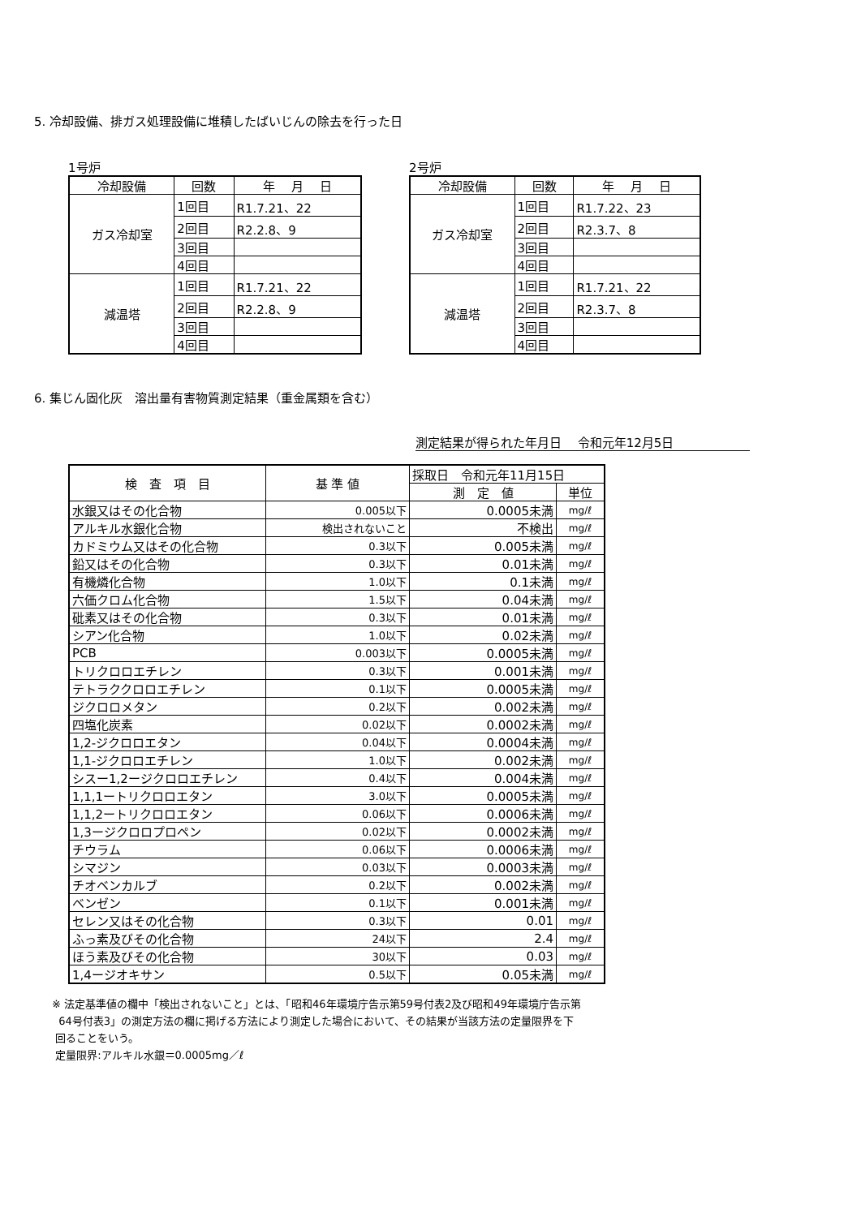5. 冷却設備、排ガス処理設備に堆積したばいじんの除去を行った日
1号炉
| 冷却設備 | 回数 | 年 月 日 |
| --- | --- | --- |
| ガス冷却室 | 1回目 | R1.7.21、22 |
| | 2回目 | R2.2.8、9 |
| | 3回目 | |
| | 4回目 | |
| 減温塔 | 1回目 | R1.7.21、22 |
| | 2回目 | R2.2.8、9 |
| | 3回目 | |
| | 4回目 | |
2号炉
| 冷却設備 | 回数 | 年 月 日 |
| --- | --- | --- |
| ガス冷却室 | 1回目 | R1.7.22、23 |
| | 2回目 | R2.3.7、8 |
| | 3回目 | |
| | 4回目 | |
| 減温塔 | 1回目 | R1.7.21、22 |
| | 2回目 | R2.3.7、8 |
| | 3回目 | |
| | 4回目 | |
6. 集じん固化灰　溶出量有害物質測定結果（重金属類を含む）
測定結果が得られた年月日　 令和元年12月5日
| 検 査 項 目 | 基 準 値 | 採取日 令和元年11月15日 | |
| --- | --- | --- | --- |
| | | 測 定 値 | 単位 |
| 水銀又はその化合物 | 0.005以下 | 0.0005未満 | mg/ℓ |
| アルキル水銀化合物 | 検出されないこと | 不検出 | mg/ℓ |
| カドミウム又はその化合物 | 0.3以下 | 0.005未満 | mg/ℓ |
| 鉛又はその化合物 | 0.3以下 | 0.01未満 | mg/ℓ |
| 有機燐化合物 | 1.0以下 | 0.1未満 | mg/ℓ |
| 六価クロム化合物 | 1.5以下 | 0.04未満 | mg/ℓ |
| 砒素又はその化合物 | 0.3以下 | 0.01未満 | mg/ℓ |
| シアン化合物 | 1.0以下 | 0.02未満 | mg/ℓ |
| PCB | 0.003以下 | 0.0005未満 | mg/ℓ |
| トリクロロエチレン | 0.3以下 | 0.001未満 | mg/ℓ |
| テトラククロロエチレン | 0.1以下 | 0.0005未満 | mg/ℓ |
| ジクロロメタン | 0.2以下 | 0.002未満 | mg/ℓ |
| 四塩化炭素 | 0.02以下 | 0.0002未満 | mg/ℓ |
| 1,2-ジクロロエタン | 0.04以下 | 0.0004未満 | mg/ℓ |
| 1,1-ジクロロエチレン | 1.0以下 | 0.002未満 | mg/ℓ |
| シスー1,2ージクロロエチレン | 0.4以下 | 0.004未満 | mg/ℓ |
| 1,1,1ートリクロロエタン | 3.0以下 | 0.0005未満 | mg/ℓ |
| 1,1,2ートリクロロエタン | 0.06以下 | 0.0006未満 | mg/ℓ |
| 1,3ージクロロプロペン | 0.02以下 | 0.0002未満 | mg/ℓ |
| チウラム | 0.06以下 | 0.0006未満 | mg/ℓ |
| シマジン | 0.03以下 | 0.0003未満 | mg/ℓ |
| チオベンカルブ | 0.2以下 | 0.002未満 | mg/ℓ |
| ベンゼン | 0.1以下 | 0.001未満 | mg/ℓ |
| セレン又はその化合物 | 0.3以下 | 0.01 | mg/ℓ |
| ふっ素及びその化合物 | 24以下 | 2.4 | mg/ℓ |
| ほう素及びその化合物 | 30以下 | 0.03 | mg/ℓ |
| 1,4ージオキサン | 0.5以下 | 0.05未満 | mg/ℓ |
※ 法定基準値の欄中「検出されないこと」とは、「昭和46年環境庁告示第59号付表2及び昭和49年環境庁告示第
64号付表3」の測定方法の欄に掲げる方法により測定した場合において、その結果が当該方法の定量限界を下
回ることをいう。
定量限界:アルキル水銀＝0.0005mg／ℓ